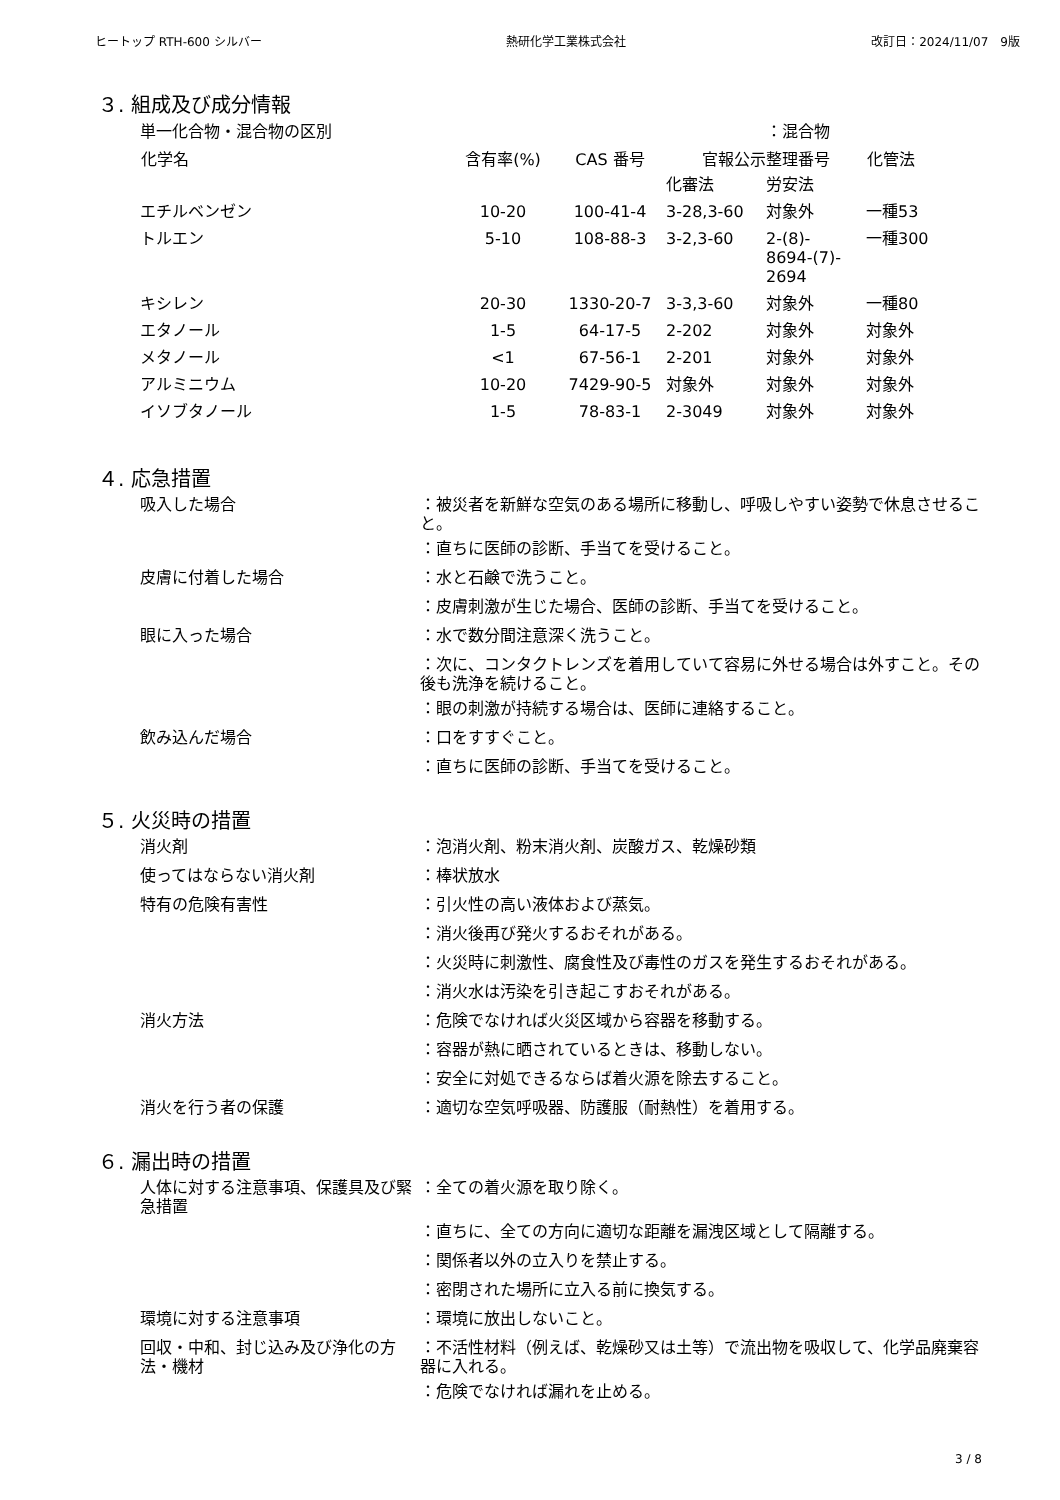ヒートップ RTH-600 シルバー 熱研化学工業株式会社 改訂日：2024/11/07　9版
３. 組成及び成分情報
| 単一化合物・混合物の区別 | | | | ：混合物 | |
| 化学名 | 含有率(%) | CAS 番号 | 官報公示整理番号 | | 化管法 |
| | | | 化審法 | 労安法 | |
| エチルベンゼン | 10-20 | 100-41-4 | 3-28,3-60 | 対象外 | 一種53 |
| トルエン | 5-10 | 108-88-3 | 3-2,3-60 | 2-(8)- 8694-(7)- 2694 | 一種300 |
| キシレン | 20-30 | 1330-20-7 | 3-3,3-60 | 対象外 | 一種80 |
| エタノール | 1-5 | 64-17-5 | 2-202 | 対象外 | 対象外 |
| メタノール | <1 | 67-56-1 | 2-201 | 対象外 | 対象外 |
| アルミニウム | 10-20 | 7429-90-5 | 対象外 | 対象外 | 対象外 |
| イソブタノール | 1-5 | 78-83-1 | 2-3049 | 対象外 | 対象外 |
４. 応急措置
| 吸入した場合 | ：被災者を新鮮な空気のある場所に移動し、呼吸しやすい姿勢で休息させること。 |
| | ：直ちに医師の診断、手当てを受けること。 |
| 皮膚に付着した場合 | ：水と石鹸で洗うこと。 |
| | ：皮膚刺激が生じた場合、医師の診断、手当てを受けること。 |
| 眼に入った場合 | ：水で数分間注意深く洗うこと。 |
| | ：次に、コンタクトレンズを着用していて容易に外せる場合は外すこと。その後も洗浄を続けること。 |
| | ：眼の刺激が持続する場合は、医師に連絡すること。 |
| 飲み込んだ場合 | ：口をすすぐこと。 |
| | ：直ちに医師の診断、手当てを受けること。 |
５. 火災時の措置
| 消火剤 | ：泡消火剤、粉末消火剤、炭酸ガス、乾燥砂類 |
| 使ってはならない消火剤 | ：棒状放水 |
| 特有の危険有害性 | ：引火性の高い液体および蒸気。 |
| | ：消火後再び発火するおそれがある。 |
| | ：火災時に刺激性、腐食性及び毒性のガスを発生するおそれがある。 |
| | ：消火水は汚染を引き起こすおそれがある。 |
| 消火方法 | ：危険でなければ火災区域から容器を移動する。 |
| | ：容器が熱に晒されているときは、移動しない。 |
| | ：安全に対処できるならば着火源を除去すること。 |
| 消火を行う者の保護 | ：適切な空気呼吸器、防護服（耐熱性）を着用する。 |
６. 漏出時の措置
| 人体に対する注意事項、保護具及び緊急措置 | ：全ての着火源を取り除く。 |
| | ：直ちに、全ての方向に適切な距離を漏洩区域として隔離する。 |
| | ：関係者以外の立入りを禁止する。 |
| | ：密閉された場所に立入る前に換気する。 |
| 環境に対する注意事項 | ：環境に放出しないこと。 |
| 回収・中和、封じ込み及び浄化の方法・機材 | ：不活性材料（例えば、乾燥砂又は土等）で流出物を吸収して、化学品廃棄容器に入れる。 |
| | ：危険でなければ漏れを止める。 |
3 / 8